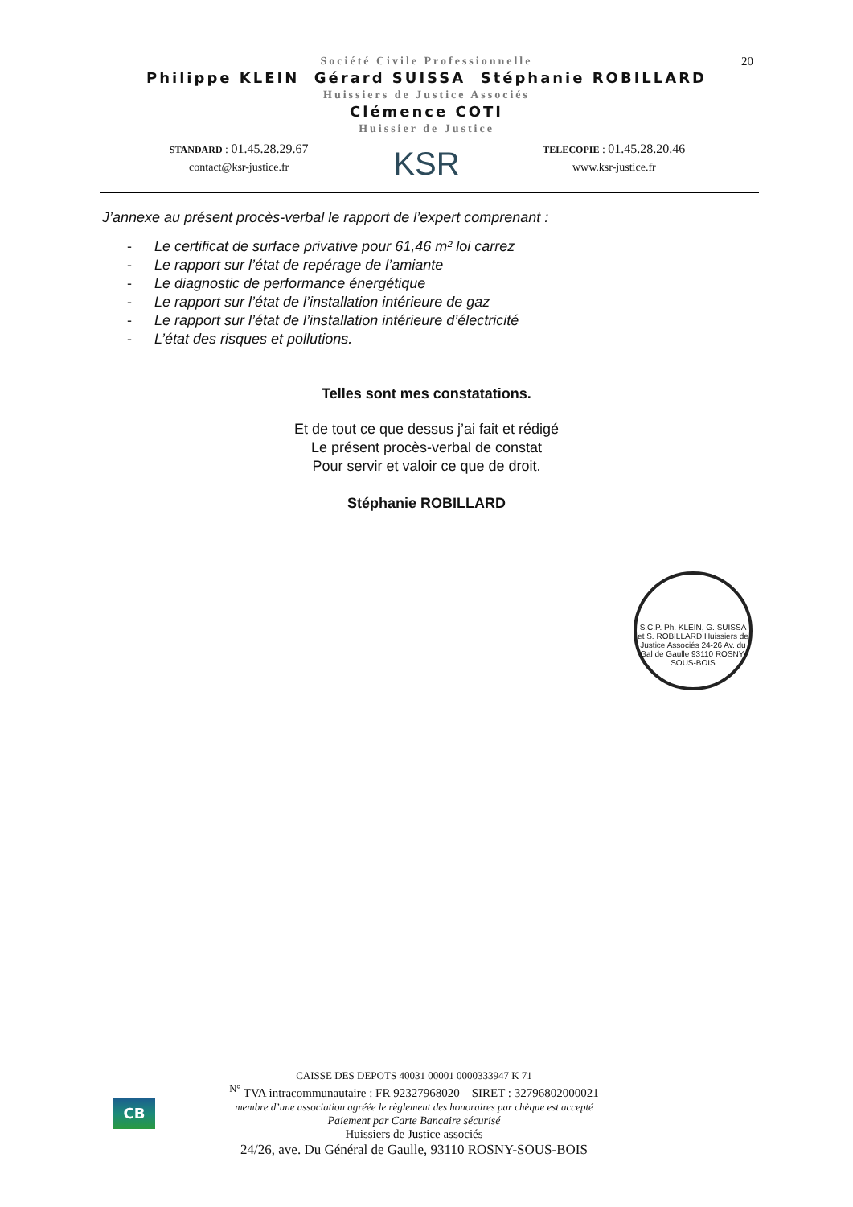20
Société Civile Professionnelle
Philippe KLEIN Gérard SUISSA Stéphanie ROBILLARD
Huissiers de Justice Associés
Clémence COTI
Huissier de Justice
STANDARD : 01.45.28.29.67
contact@ksr-justice.fr
KSR
TELECOPIE : 01.45.28.20.46
www.ksr-justice.fr
J’annexe au présent procès-verbal le rapport de l’expert comprenant :
- Le certificat de surface privative pour 61,46 m² loi carrez
- Le rapport sur l’état de repérage de l’amiante
- Le diagnostic de performance énergétique
- Le rapport sur l’état de l’installation intérieure de gaz
- Le rapport sur l’état de l’installation intérieure d’électricité
- L’état des risques et pollutions.
Telles sont mes constatations.
Et de tout ce que dessus j’ai fait et rédigé
Le présent procès-verbal de constat
Pour servir et valoir ce que de droit.
Stéphanie ROBILLARD
S.C.P. Ph. KLEIN, G. SUISSA et S. ROBILLARD Huissiers de Justice Associés 24-26 Av. du Gal de Gaulle 93110 ROSNY-SOUS-BOIS
CB
CAISSE DES DEPOTS 40031 00001 0000333947 K 71
<sup>N°</sup> TVA intracommunautaire : FR 92327968020 – SIRET : 32796802000021
membre d’une association agréée le règlement des honoraires par chèque est accepté
Paiement par Carte Bancaire sécurisé
Huissiers de Justice associés
24/26, ave. Du Général de Gaulle, 93110 ROSNY-SOUS-BOIS